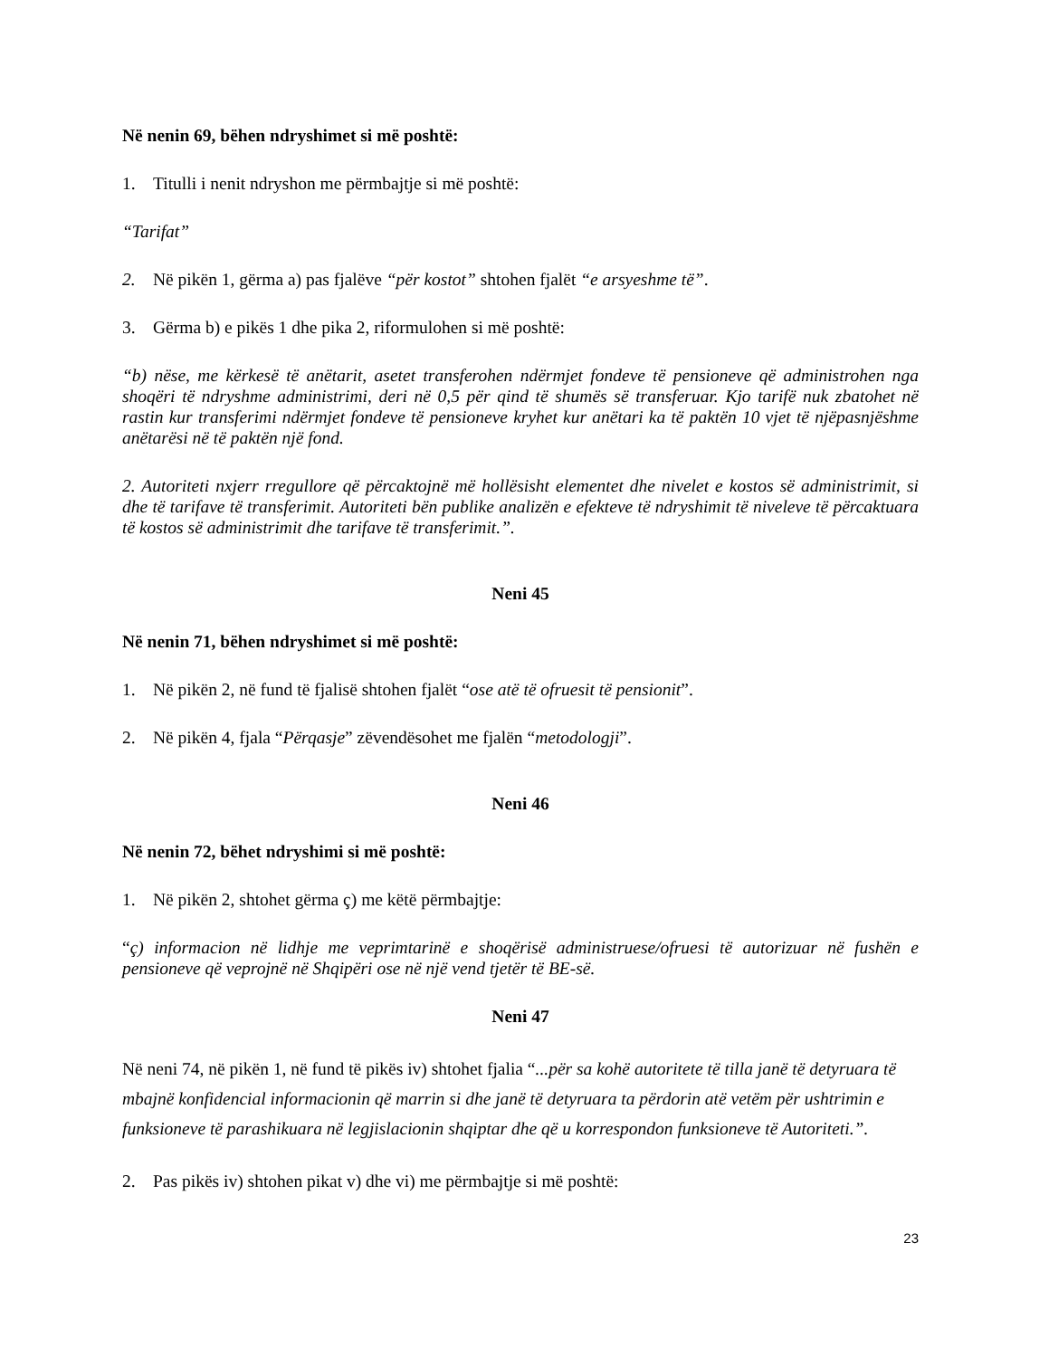Në nenin 69, bëhen ndryshimet si më poshtë:
1. Titulli i nenit ndryshon me përmbajtje si më poshtë:
“Tarifat”
2. Në pikën 1, gërma a) pas fjalëve “për kostot” shtohen fjalët “e arsyeshme të”.
3. Gërma b) e pikës 1 dhe pika 2, riformulohen si më poshtë:
“b) nëse, me kërkesë të anëtarit, asetet transferohen ndërmjet fondeve të pensioneve që administrohen nga shoqëri të ndryshme administrimi, deri në 0,5 për qind të shumës së transferuar. Kjo tarifë nuk zbatohet në rastin kur transferimi ndërmjet fondeve të pensioneve kryhet kur anëtari ka të paktën 10 vjet të njëpasnjëshme anëtarësi në të paktën një fond.
2. Autoriteti nxjerr rregullore që përcaktojnë më hollësisht elementet dhe nivelet e kostos së administrimit, si dhe të tarifave të transferimit. Autoriteti bën publike analizën e efekteve të ndryshimit të niveleve të përcaktuara të kostos së administrimit dhe tarifave të transferimit.”.
Neni 45
Në nenin 71, bëhen ndryshimet si më poshtë:
1. Në pikën 2, në fund të fjalisë shtohen fjalët “ose atë të ofruesit të pensionit”.
2. Në pikën 4, fjala “Përqasje” zëvendësohet me fjalën “metodologji”.
Neni 46
Në nenin 72, bëhet ndryshimi si më poshtë:
1. Në pikën 2, shtohet gërma ç) me këtë përmbajtje:
“ç) informacion në lidhje me veprimtarinë e shoqërisë administruese/ofruesi të autorizuar në fushën e pensioneve që veprojnë në Shqipëri ose në një vend tjetër të BE-së.
Neni 47
Në neni 74, në pikën 1, në fund të pikës iv) shtohet fjalia “...për sa kohë autoritete të tilla janë të detyruara të mbajnë konfidencial informacionin që marrin si dhe janë të detyruara ta përdorin atë vetëm për ushtrimin e funksioneve të parashikuara në legjislacionin shqiptar dhe që u korrespondon funksioneve të Autoriteti.”.
2. Pas pikës iv) shtohen pikat v) dhe vi) me përmbajtje si më poshtë:
23